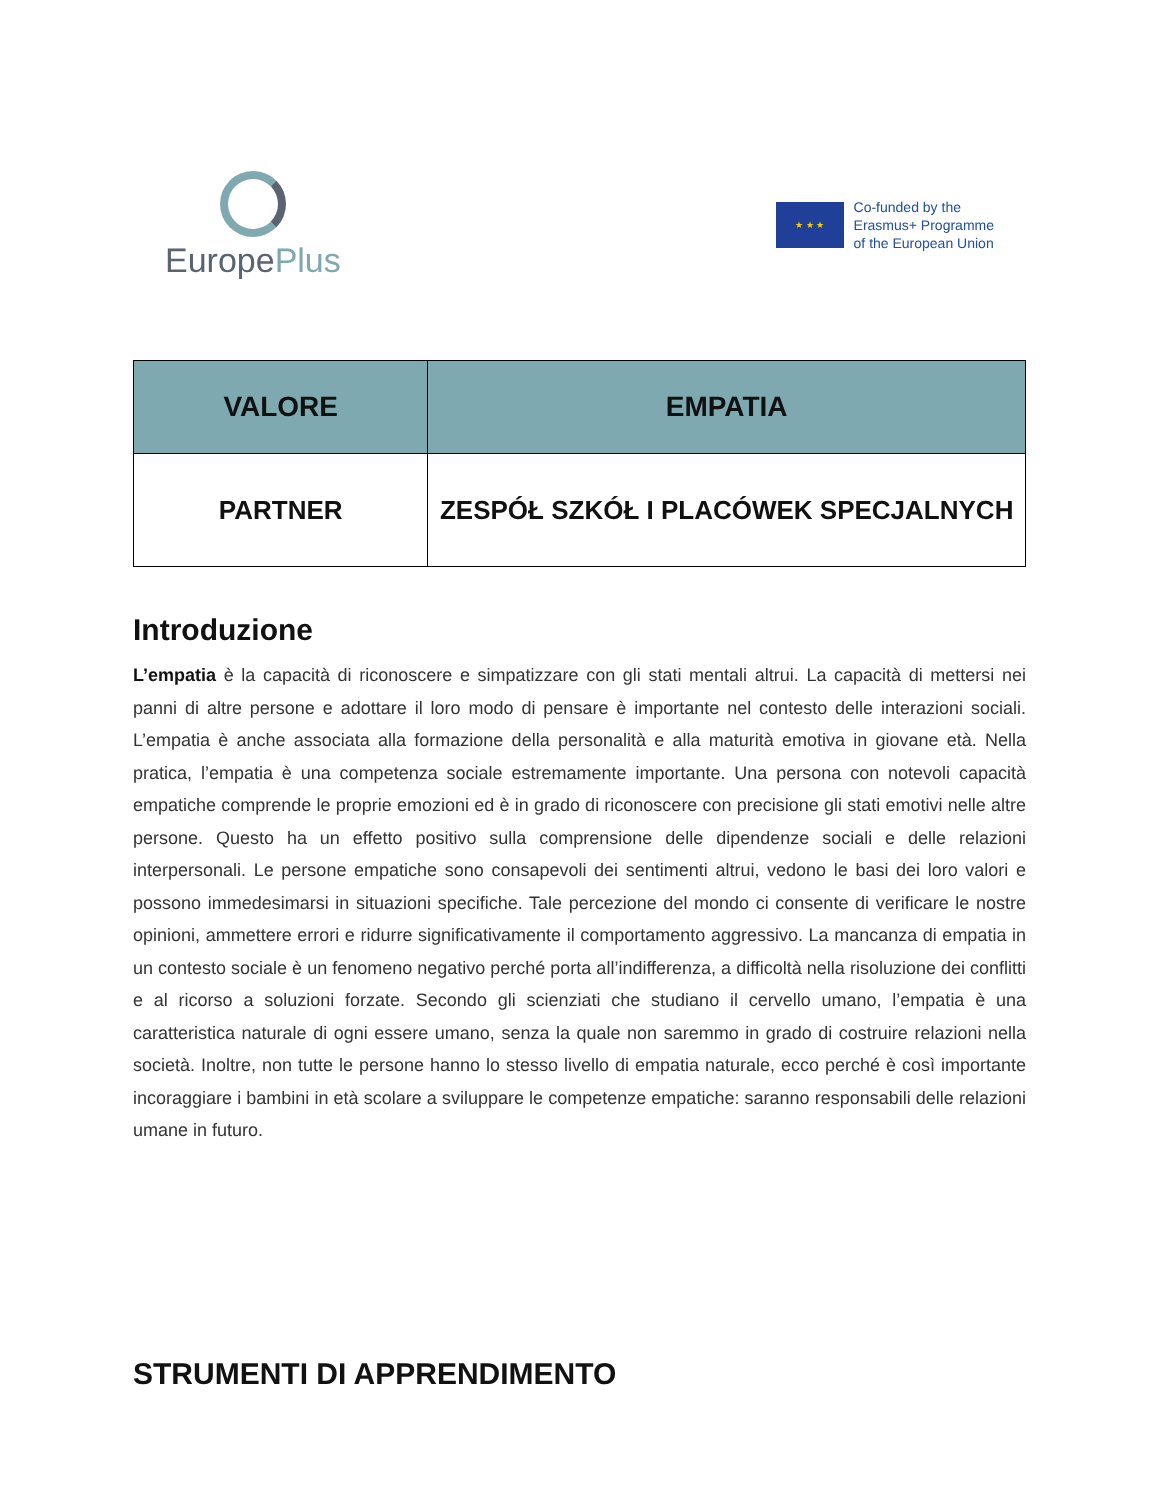EuropePlus
★ ★ ★
Co-funded by the
Erasmus+ Programme
of the European Union
| VALORE | EMPATIA |
| --- | --- |
| PARTNER | ZESPÓŁ SZKÓŁ I PLACÓWEK SPECJALNYCH |
Introduzione
L’empatia è la capacità di riconoscere e simpatizzare con gli stati mentali altrui. La capacità di mettersi nei panni di altre persone e adottare il loro modo di pensare è importante nel contesto delle interazioni sociali. L’empatia è anche associata alla formazione della personalità e alla maturità emotiva in giovane età. Nella pratica, l’empatia è una competenza sociale estremamente importante. Una persona con notevoli capacità empatiche comprende le proprie emozioni ed è in grado di riconoscere con precisione gli stati emotivi nelle altre persone. Questo ha un effetto positivo sulla comprensione delle dipendenze sociali e delle relazioni interpersonali. Le persone empatiche sono consapevoli dei sentimenti altrui, vedono le basi dei loro valori e possono immedesimarsi in situazioni specifiche. Tale percezione del mondo ci consente di verificare le nostre opinioni, ammettere errori e ridurre significativamente il comportamento aggressivo. La mancanza di empatia in un contesto sociale è un fenomeno negativo perché porta all’indifferenza, a difficoltà nella risoluzione dei conflitti e al ricorso a soluzioni forzate. Secondo gli scienziati che studiano il cervello umano, l’empatia è una caratteristica naturale di ogni essere umano, senza la quale non saremmo in grado di costruire relazioni nella società. Inoltre, non tutte le persone hanno lo stesso livello di empatia naturale, ecco perché è così importante incoraggiare i bambini in età scolare a sviluppare le competenze empatiche: saranno responsabili delle relazioni umane in futuro.
STRUMENTI DI APPRENDIMENTO